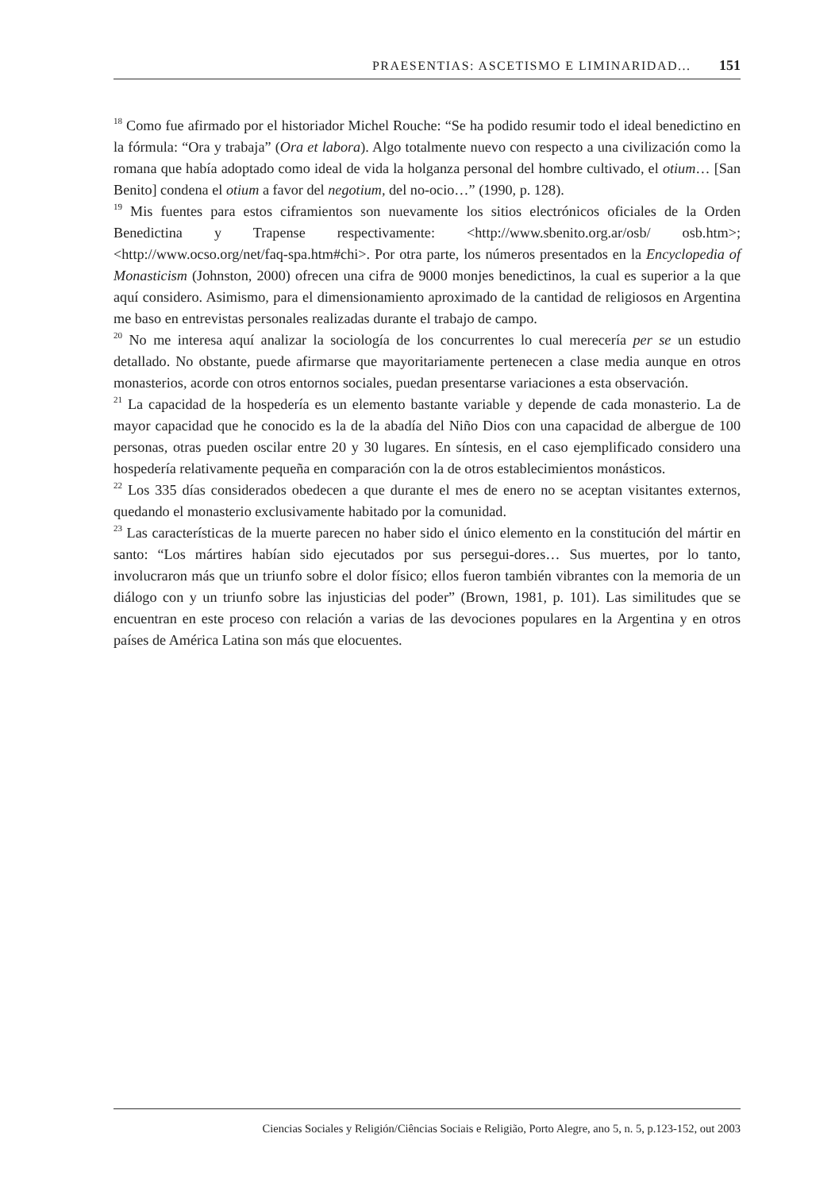PRAESENTIAS: ASCETISMO E LIMINARIDAD... 151
<sup>18</sup> Como fue afirmado por el historiador Michel Rouche: “Se ha podido resumir todo el ideal benedictino en la fórmula: “Ora y trabaja” (Ora et labora). Algo totalmente nuevo con respecto a una civilización como la romana que había adoptado como ideal de vida la holganza personal del hombre cultivado, el otium… [San Benito] condena el otium a favor del negotium, del no-ocio…” (1990, p. 128).
<sup>19</sup> Mis fuentes para estos ciframientos son nuevamente los sitios electrónicos oficiales de la Orden Benedictina y Trapense respectivamente: <http://www.sbenito.org.ar/osb/ osb.htm>; <http://www.ocso.org/net/faq-spa.htm#chi>. Por otra parte, los números presentados en la Encyclopedia of Monasticism (Johnston, 2000) ofrecen una cifra de 9000 monjes benedictinos, la cual es superior a la que aquí considero. Asimismo, para el dimensionamiento aproximado de la cantidad de religiosos en Argentina me baso en entrevistas personales realizadas durante el trabajo de campo.
<sup>20</sup> No me interesa aquí analizar la sociología de los concurrentes lo cual merecería per se un estudio detallado. No obstante, puede afirmarse que mayoritariamente pertenecen a clase media aunque en otros monasterios, acorde con otros entornos sociales, puedan presentarse variaciones a esta observación.
<sup>21</sup> La capacidad de la hospedería es un elemento bastante variable y depende de cada monasterio. La de mayor capacidad que he conocido es la de la abadía del Niño Dios con una capacidad de albergue de 100 personas, otras pueden oscilar entre 20 y 30 lugares. En síntesis, en el caso ejemplificado considero una hospedería relativamente pequeña en comparación con la de otros establecimientos monásticos.
<sup>22</sup> Los 335 días considerados obedecen a que durante el mes de enero no se aceptan visitantes externos, quedando el monasterio exclusivamente habitado por la comunidad.
<sup>23</sup> Las características de la muerte parecen no haber sido el único elemento en la constitución del mártir en santo: “Los mártires habían sido ejecutados por sus persegui-dores… Sus muertes, por lo tanto, involucraron más que un triunfo sobre el dolor físico; ellos fueron también vibrantes con la memoria de un diálogo con y un triunfo sobre las injusticias del poder” (Brown, 1981, p. 101). Las similitudes que se encuentran en este proceso con relación a varias de las devociones populares en la Argentina y en otros países de América Latina son más que elocuentes.
Ciencias Sociales y Religión/Ciências Sociais e Religião, Porto Alegre, ano 5, n. 5, p.123-152, out 2003